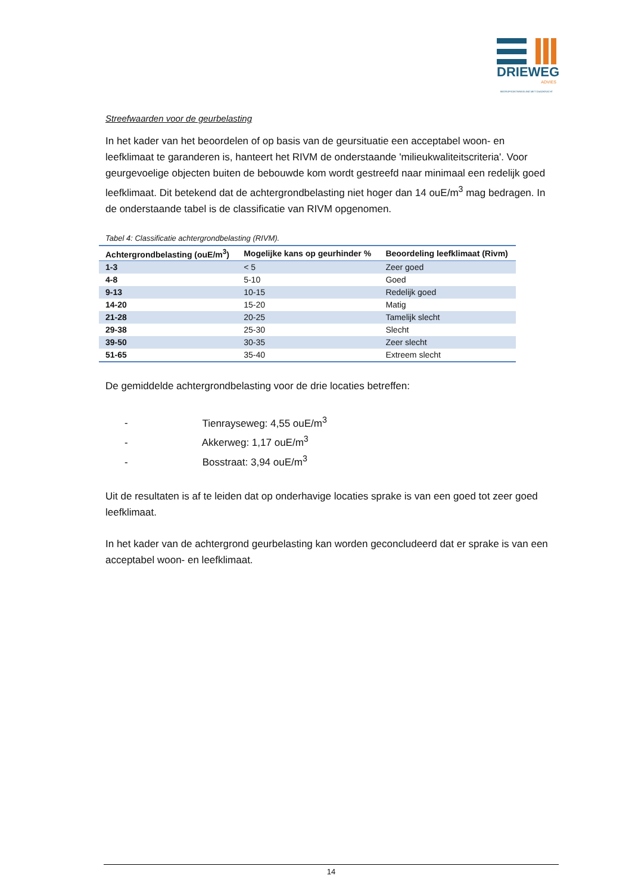DRIEWEG
ADVIES
BEDRIJFSONTWIKKELING MET DAADKRACHT
Streefwaarden voor de geurbelasting
In het kader van het beoordelen of op basis van de geursituatie een acceptabel woon- en leefklimaat te garanderen is, hanteert het RIVM de onderstaande 'milieukwaliteitscriteria'. Voor geurgevoelige objecten buiten de bebouwde kom wordt gestreefd naar minimaal een redelijk goed leefklimaat. Dit betekend dat de achtergrondbelasting niet hoger dan 14 ouE/m<sup>3</sup> mag bedragen. In de onderstaande tabel is de classificatie van RIVM opgenomen.
Tabel 4: Classificatie achtergrondbelasting (RIVM).
| Achtergrondbelasting (ouE/m<sup>3</sup>) | Mogelijke kans op geurhinder % | Beoordeling leefklimaat (Rivm) |
| --- | --- | --- |
| 1-3 | < 5 | Zeer goed |
| 4-8 | 5-10 | Goed |
| 9-13 | 10-15 | Redelijk goed |
| 14-20 | 15-20 | Matig |
| 21-28 | 20-25 | Tamelijk slecht |
| 29-38 | 25-30 | Slecht |
| 39-50 | 30-35 | Zeer slecht |
| 51-65 | 35-40 | Extreem slecht |
De gemiddelde achtergrondbelasting voor de drie locaties betreffen:
- Tienrayseweg: 4,55 ouE/m<sup>3</sup>
- Akkerweg: 1,17 ouE/m<sup>3</sup>
- Bosstraat: 3,94 ouE/m<sup>3</sup>
Uit de resultaten is af te leiden dat op onderhavige locaties sprake is van een goed tot zeer goed leefklimaat.
In het kader van de achtergrond geurbelasting kan worden geconcludeerd dat er sprake is van een acceptabel woon- en leefklimaat.
14